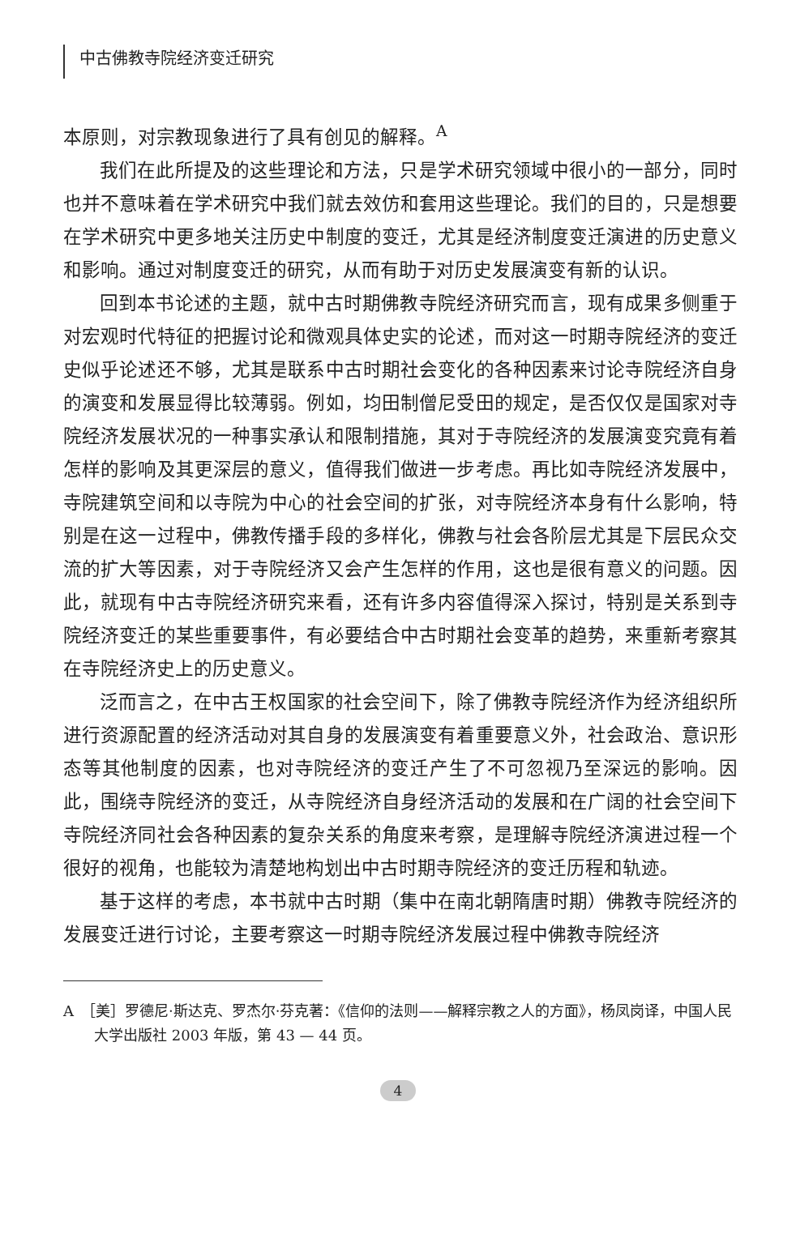中古佛教寺院经济变迁研究
本原则，对宗教现象进行了具有创见的解释。<sup>A</sup>
我们在此所提及的这些理论和方法，只是学术研究领域中很小的一部分，同时也并不意味着在学术研究中我们就去效仿和套用这些理论。我们的目的，只是想要在学术研究中更多地关注历史中制度的变迁，尤其是经济制度变迁演进的历史意义和影响。通过对制度变迁的研究，从而有助于对历史发展演变有新的认识。
回到本书论述的主题，就中古时期佛教寺院经济研究而言，现有成果多侧重于对宏观时代特征的把握讨论和微观具体史实的论述，而对这一时期寺院经济的变迁史似乎论述还不够，尤其是联系中古时期社会变化的各种因素来讨论寺院经济自身的演变和发展显得比较薄弱。例如，均田制僧尼受田的规定，是否仅仅是国家对寺院经济发展状况的一种事实承认和限制措施，其对于寺院经济的发展演变究竟有着怎样的影响及其更深层的意义，值得我们做进一步考虑。再比如寺院经济发展中，寺院建筑空间和以寺院为中心的社会空间的扩张，对寺院经济本身有什么影响，特别是在这一过程中，佛教传播手段的多样化，佛教与社会各阶层尤其是下层民众交流的扩大等因素，对于寺院经济又会产生怎样的作用，这也是很有意义的问题。因此，就现有中古寺院经济研究来看，还有许多内容值得深入探讨，特别是关系到寺院经济变迁的某些重要事件，有必要结合中古时期社会变革的趋势，来重新考察其在寺院经济史上的历史意义。
泛而言之，在中古王权国家的社会空间下，除了佛教寺院经济作为经济组织所进行资源配置的经济活动对其自身的发展演变有着重要意义外，社会政治、意识形态等其他制度的因素，也对寺院经济的变迁产生了不可忽视乃至深远的影响。因此，围绕寺院经济的变迁，从寺院经济自身经济活动的发展和在广阔的社会空间下寺院经济同社会各种因素的复杂关系的角度来考察，是理解寺院经济演进过程一个很好的视角，也能较为清楚地构划出中古时期寺院经济的变迁历程和轨迹。
基于这样的考虑，本书就中古时期（集中在南北朝隋唐时期）佛教寺院经济的发展变迁进行讨论，主要考察这一时期寺院经济发展过程中佛教寺院经济
A　［美］罗德尼·斯达克、罗杰尔·芬克著：《信仰的法则——解释宗教之人的方面》，杨凤岗译，中国人民大学出版社 2003 年版，第 43 — 44 页。
4